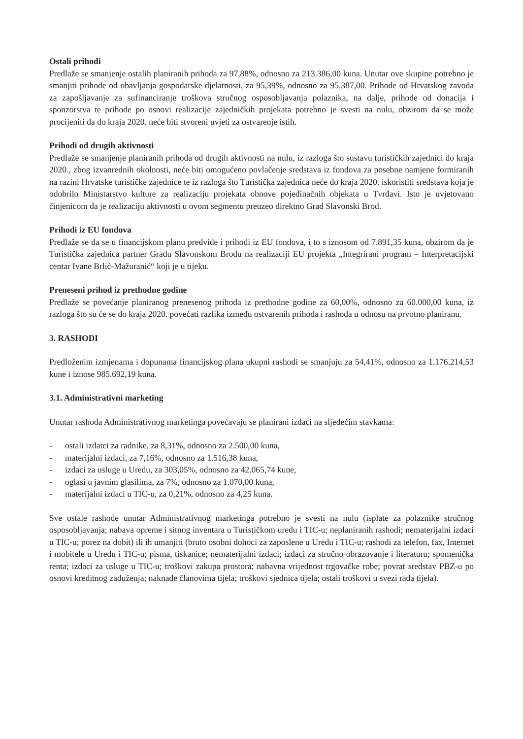Ostali prihodi
Predlaže se smanjenje ostalih planiranih prihoda za 97,88%, odnosno za 213.386,00 kuna. Unutar ove skupine potrebno je smanjiti prihode od obavljanja gospodarske djelatnosti, za 95,39%, odnosno za 95.387,00. Prihode od Hrvatskog zavoda za zapošljavanje za sufinanciranje troškova stručnog osposobljavanja polaznika, na dalje, prihode od donacija i sponzorstva te prihode po osnovi realizacije zajedničkih projekata potrebno je svesti na nulu, obzirom da se može procijeniti da do kraja 2020. neće biti stvoreni uvjeti za ostvarenje istih.
Prihodi od drugih aktivnosti
Predlaže se smanjenje planiranih prihoda od drugih aktivnosti na nulu, iz razloga što sustavu turističkih zajednici do kraja 2020., zbog izvanrednih okolnosti, neće biti omogućeno povlačenje sredstava iz fondova za posebne namjene formiranih na razini Hrvatske turističke zajednice te iz razloga što Turistička zajednica neće do kraja 2020. iskoristiti sredstava koja je odobrilo Ministarstvo kulture za realizaciju projekata obnove pojedinačnih objekata u Tvrđavi. Isto je uvjetovano činjenicom da je realizaciju aktivnosti u ovom segmentu preuzeo direktno Grad Slavonski Brod.
Prihodi iz EU fondova
Predlaže se da se u financijskom planu predvide i prihodi iz EU fondova, i to s iznosom od 7.891,35 kuna, obzirom da je Turistička zajednica partner Gradu Slavonskom Brodu na realizaciji EU projekta „Integrirani program – Interpretacijski centar Ivane Brlić-Mažuranić“ koji je u tijeku.
Preneseni prihod iz prethodne godine
Predlaže se povećanje planiranog prenesenog prihoda iz prethodne godine za 60,00%, odnosno za 60.000,00 kuna, iz razloga što su će se do kraja 2020. povećati razlika između ostvarenih prihoda i rashoda u odnosu na prvotno planiranu.
3. RASHODI
Predloženim izmjenama i dopunama financijskog plana ukupni rashodi se smanjuju za 54,41%, odnosno za 1.176.214,53 kune i iznose 985.692,19 kuna.
3.1. Administrativni marketing
Unutar rashoda Administrativnog marketinga povećavaju se planirani izdaci na sljedećim stavkama:
- ostali izdatci za radnike, za 8,31%, odnosno za 2.500,00 kuna,
- materijalni izdaci, za 7,16%, odnosno za 1.516,38 kuna,
- izdaci za usluge u Uredu, za 303,05%, odnosno za 42.065,74 kune,
- oglasi u javnim glasilima, za 7%, odnosno za 1.070,00 kuna,
- materijalni izdaci u TIC-u, za 0,21%, odnosno za 4,25 kuna.
Sve ostale rashode unutar Administrativnog marketinga potrebno je svesti na nulu (isplate za polaznike stručnog osposobljavanja; nabava opreme i sitnog inventara u Turističkom uredu i TIC-u; neplaniranih rashodi; nematerijalni izdaci u TIC-u; porez na dobit) ili ih umanjiti (bruto osobni dohoci za zaposlene u Uredu i TIC-u; rashodi za telefon, fax, Internet i mobitele u Uredu i TIC-u; pisma, tiskanice; nematerijalni izdaci; izdaci za stručno obrazovanje i literaturu; spomenička renta; izdaci za usluge u TIC-u; troškovi zakupa prostora; nabavna vrijednost trgovačke robe; povrat sredstav PBZ-u po osnovi kreditnog zaduženja; naknade članovima tijela; troškovi sjednica tijela; ostali troškovi u svezi rada tijela).